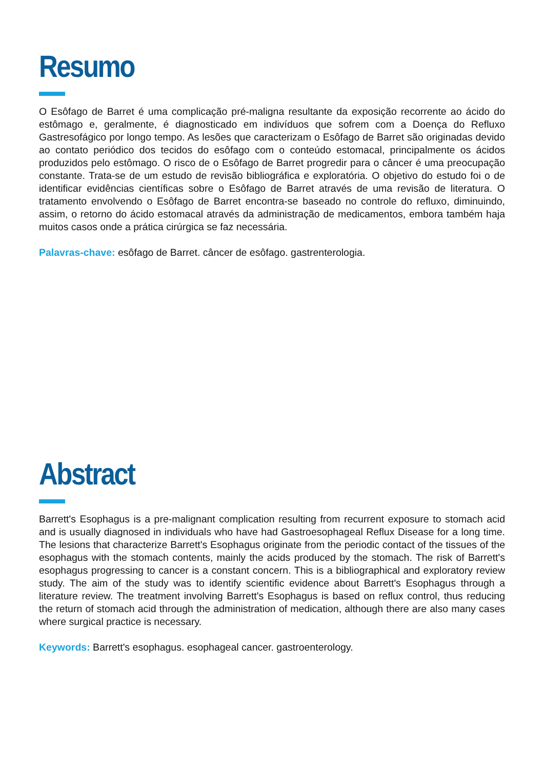Resumo
O Esôfago de Barret é uma complicação pré-maligna resultante da exposição recorrente ao ácido do estômago e, geralmente, é diagnosticado em indivíduos que sofrem com a Doença do Refluxo Gastresofágico por longo tempo. As lesões que caracterizam o Esôfago de Barret são originadas devido ao contato periódico dos tecidos do esôfago com o conteúdo estomacal, principalmente os ácidos produzidos pelo estômago. O risco de o Esôfago de Barret progredir para o câncer é uma preocupação constante. Trata-se de um estudo de revisão bibliográfica e exploratória. O objetivo do estudo foi o de identificar evidências científicas sobre o Esôfago de Barret através de uma revisão de literatura. O tratamento envolvendo o Esôfago de Barret encontra-se baseado no controle do refluxo, diminuindo, assim, o retorno do ácido estomacal através da administração de medicamentos, embora também haja muitos casos onde a prática cirúrgica se faz necessária.
Palavras-chave: esôfago de Barret. câncer de esôfago. gastrenterologia.
Abstract
Barrett's Esophagus is a pre-malignant complication resulting from recurrent exposure to stomach acid and is usually diagnosed in individuals who have had Gastroesophageal Reflux Disease for a long time. The lesions that characterize Barrett's Esophagus originate from the periodic contact of the tissues of the esophagus with the stomach contents, mainly the acids produced by the stomach. The risk of Barrett's esophagus progressing to cancer is a constant concern. This is a bibliographical and exploratory review study. The aim of the study was to identify scientific evidence about Barrett's Esophagus through a literature review. The treatment involving Barrett's Esophagus is based on reflux control, thus reducing the return of stomach acid through the administration of medication, although there are also many cases where surgical practice is necessary.
Keywords: Barrett's esophagus. esophageal cancer. gastroenterology.